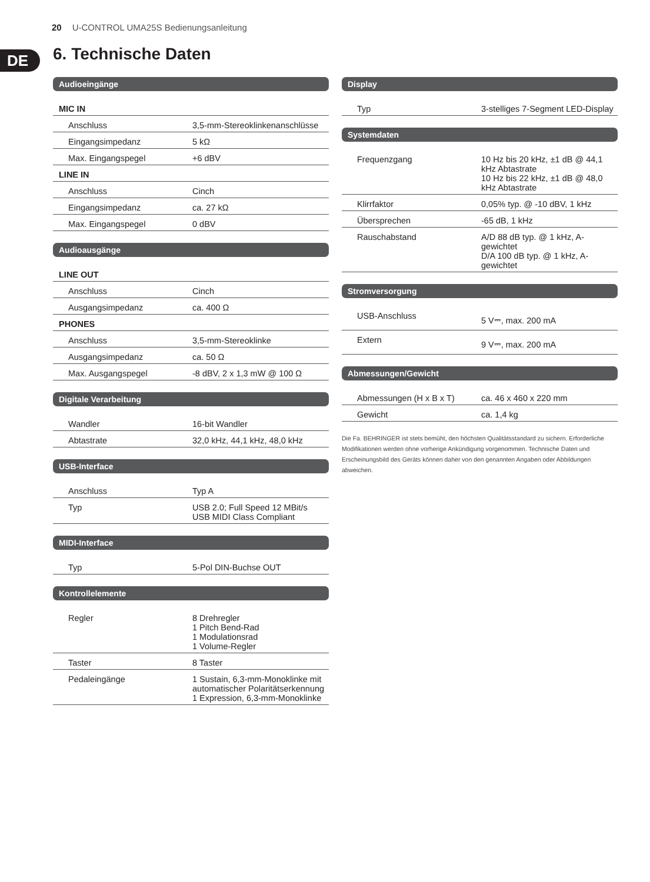20 U-CONTROL UMA25S Bedienungsanleitung
DE 6. Technische Daten
Audioeingänge
| MIC IN | |
| Anschluss | 3,5-mm-Stereoklinkenanschlüsse |
| Eingangsimpedanz | 5 kΩ |
| Max. Eingangspegel | +6 dBV |
| LINE IN | |
| Anschluss | Cinch |
| Eingangsimpedanz | ca. 27 kΩ |
| Max. Eingangspegel | 0 dBV |
Audioausgänge
| LINE OUT | |
| Anschluss | Cinch |
| Ausgangsimpedanz | ca. 400 Ω |
| PHONES | |
| Anschluss | 3,5-mm-Stereoklinke |
| Ausgangsimpedanz | ca. 50 Ω |
| Max. Ausgangspegel | -8 dBV, 2 x 1,3 mW @ 100 Ω |
Digitale Verarbeitung
| Wandler | 16-bit Wandler |
| Abtastrate | 32,0 kHz, 44,1 kHz, 48,0 kHz |
USB-Interface
| Anschluss | Typ A |
| Typ | USB 2.0; Full Speed 12 MBit/s USB MIDI Class Compliant |
MIDI-Interface
| Typ | 5-Pol DIN-Buchse OUT |
Kontrollelemente
| Regler | 8 Drehregler 1 Pitch Bend-Rad 1 Modulationsrad 1 Volume-Regler |
| Taster | 8 Taster |
| Pedaleingänge | 1 Sustain, 6,3-mm-Monoklinke mit automatischer Polaritätserkennung 1 Expression, 6,3-mm-Monoklinke |
Display
| Typ | 3-stelliges 7-Segment LED-Display |
Systemdaten
| Frequenzgang | 10 Hz bis 20 kHz, ±1 dB @ 44,1 kHz Abtastrate 10 Hz bis 22 kHz, ±1 dB @ 48,0 kHz Abtastrate |
| Klirrfaktor | 0,05% typ. @ -10 dBV, 1 kHz |
| Übersprechen | -65 dB, 1 kHz |
| Rauschabstand | A/D 88 dB typ. @ 1 kHz, A-gewichtet D/A 100 dB typ. @ 1 kHz, A-gewichtet |
Stromversorgung
| USB-Anschluss | 5 V⎓, max. 200 mA |
| Extern | 9 V⎓, max. 200 mA |
Abmessungen/Gewicht
| Abmessungen (H x B x T) | ca. 46 x 460 x 220 mm |
| Gewicht | ca. 1,4 kg |
Die Fa. BEHRINGER ist stets bemüht, den höchsten Qualitätsstandard zu sichern. Erforderliche Modifikationen werden ohne vorherige Ankündigung vorgenommen. Technische Daten und Erscheinungsbild des Geräts können daher von den genannten Angaben oder Abbildungen abweichen.